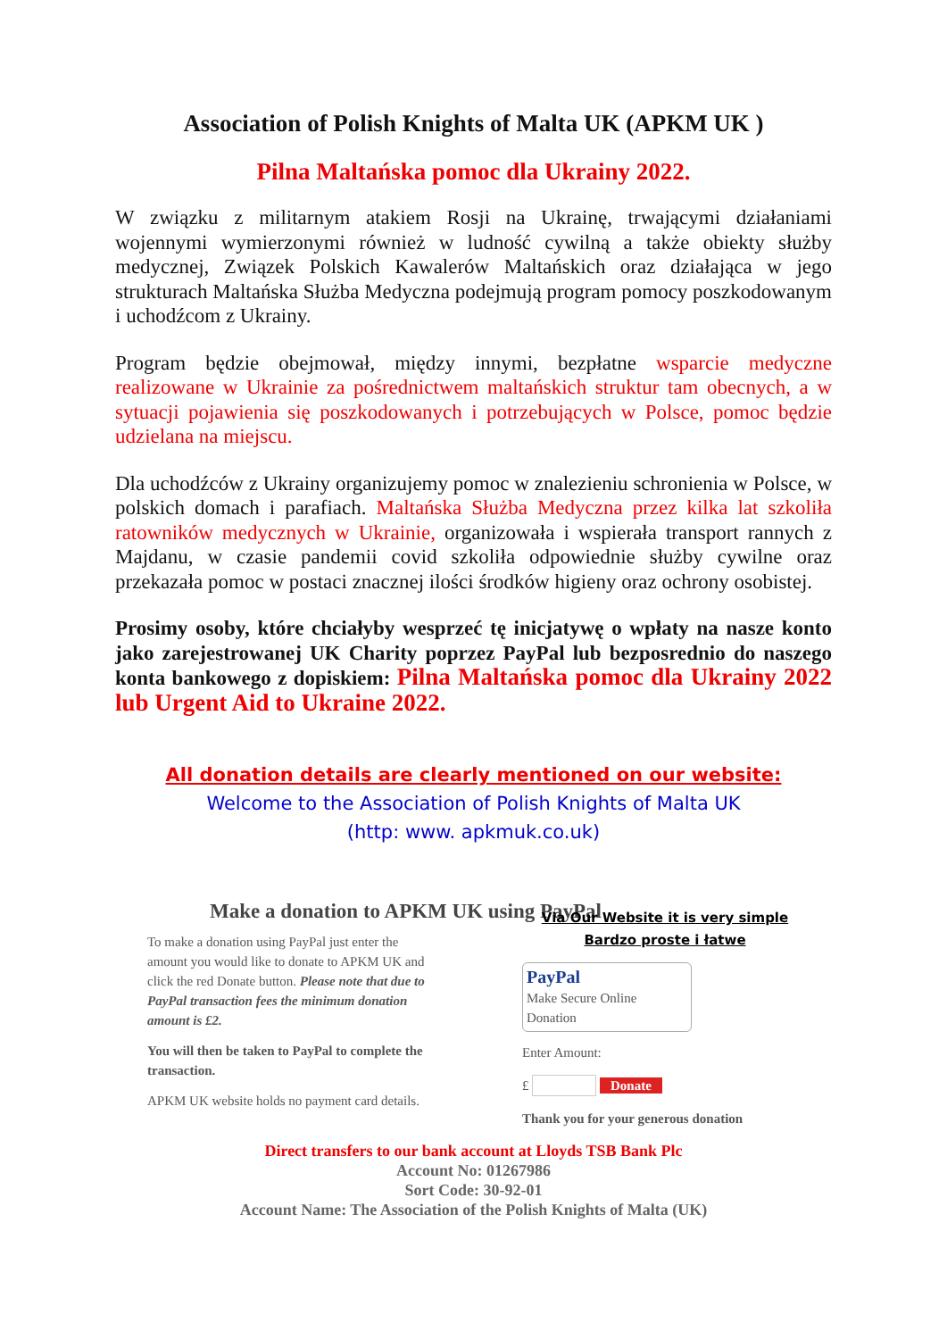Association of Polish Knights of Malta UK (APKM UK )
Pilna Maltańska pomoc dla Ukrainy 2022.
W związku z militarnym atakiem Rosji na Ukrainę, trwającymi działaniami wojennymi wymierzonymi również w ludność cywilną a także obiekty służby medycznej, Związek Polskich Kawalerów Maltańskich oraz działająca w jego strukturach Maltańska Służba Medyczna podejmują program pomocy poszkodowanym i uchodźcom z Ukrainy.
Program będzie obejmował, między innymi, bezpłatne wsparcie medyczne realizowane w Ukrainie za pośrednictwem maltańskich struktur tam obecnych, a w sytuacji pojawienia się poszkodowanych i potrzebujących w Polsce, pomoc będzie udzielana na miejscu.
Dla uchodźców z Ukrainy organizujemy pomoc w znalezieniu schronienia w Polsce, w polskich domach i parafiach. Maltańska Służba Medyczna przez kilka lat szkoliła ratowników medycznych w Ukrainie, organizowała i wspierała transport rannych z Majdanu, w czasie pandemii covid szkoliła odpowiednie służby cywilne oraz przekazała pomoc w postaci znacznej ilości środków higieny oraz ochrony osobistej.
Prosimy osoby, które chciałyby wesprzeć tę inicjatywę o wpłaty na nasze konto jako zarejestrowanej UK Charity poprzez PayPal lub bezposrednio do naszego konta bankowego z dopiskiem: Pilna Maltańska pomoc dla Ukrainy 2022 lub Urgent Aid to Ukraine 2022.
All donation details are clearly mentioned on our website:
Welcome to the Association of Polish Knights of Malta UK
(http: www. apkmuk.co.uk)
Make a donation to APKM UK using PayPal
To make a donation using PayPal just enter the amount you would like to donate to APKM UK and click the red Donate button. Please note that due to PayPal transaction fees the minimum donation amount is £2.
You will then be taken to PayPal to complete the transaction.
APKM UK website holds no payment card details.
Via Our Website it is very simple
Bardzo proste i łatwe
PayPal
Make Secure Online Donation
Enter Amount:
£ Donate
Thank you for your generous donation
Direct transfers to our bank account at Lloyds TSB Bank Plc
Account No: 01267986
Sort Code: 30-92-01
Account Name: The Association of the Polish Knights of Malta (UK)